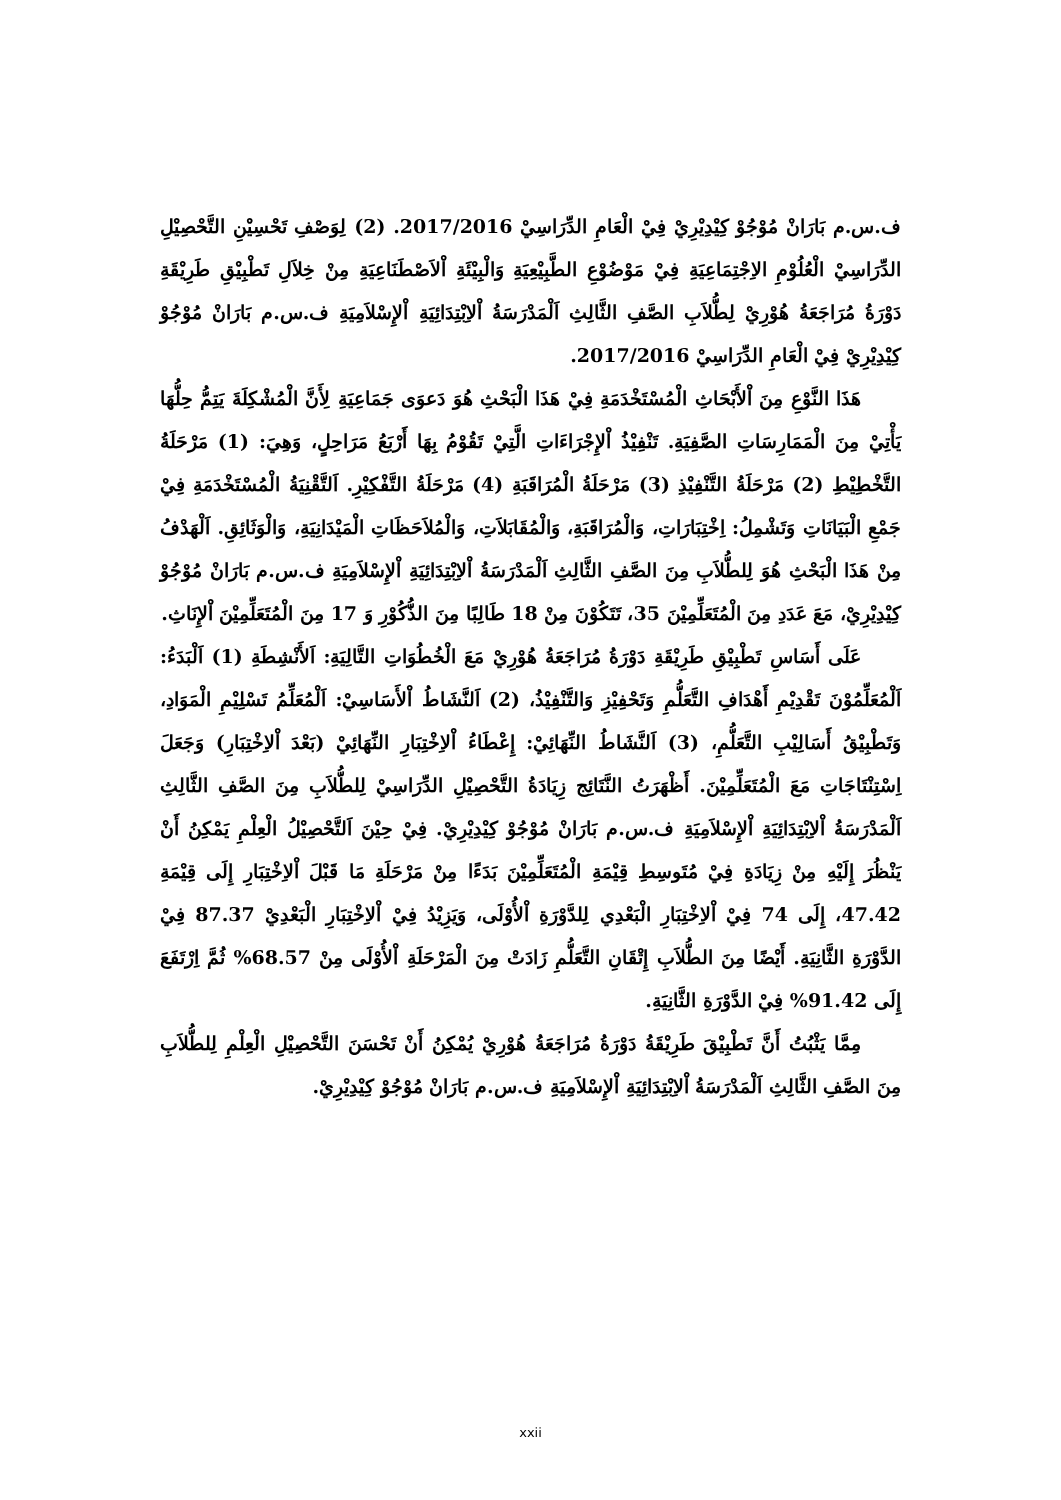ف.س.م بَارَانْ مُوْجُوْ كِيْدِيْرِيْ فِيْ الْعَامِ الدِّرَاسِيْ 2017/2016. (2) لِوَصْفِ تَحْسِيْنِ التَّحْصِيْلِ الدِّرَاسِيْ الْعُلُوْمِ الاِجْتِمَاعِيَةِ فِيْ مَوْضُوْعِ الطَّبِيْعِيَةِ وَالْبِيْئَةِ اْلاَصْطَنَاعِيَةِ مِنْ خِلاَلِ تَطْبِيْقِ طَرِيْقَةِ دَوْرَةُ مُرَاجَعَةُ هُوْرِيْ لِطُّلاَبِ الصَّفِ الثَّالِثِ اَلْمَدْرَسَةُ اْلاِبْتِدَائِيَةِ اْلإِسْلاَمِيَةِ ف.س.م بَارَانْ مُوْجُوْ كِيْدِيْرِيْ فِيْ الْعَامِ الدِّرَاسِيْ 2017/2016.
هَذَا النَّوْعِ مِنَ اْلأَبْحَاثِ الْمُسْتَخْدَمَةِ فِيْ هَذَا الْبَحْثِ هُوَ دَعوَى جَمَاعِيَةِ لِأَنَّ الْمُشْكِلَةَ يَتِمُّ حِلُّهَا يَأْتِيْ مِنَ الْمَمَارِسَاتِ الصَّفِيَةِ. تَنْفِيْذُ اْلإِجْرَاءَاتِ الَّتِيْ تَقُوْمُ بِهَا أَرْبَعُ مَرَاحِلٍ، وَهِيَ: (1) مَرْحَلَةُ التَّخْطِيْطِ (2) مَرْحَلَةُ التَّنْفِيْذِ (3) مَرْحَلَةُ الْمُرَاقَبَةِ (4) مَرْحَلَةُ التَّفْكِيْرِ. اَلتَّقْنِيَةُ الْمُسْتَخْدَمَةِ فِيْ جَمْعِ الْبَيَانَاتِ وَتَشْمِلُ: اِخْتِبَارَاتِ، وَالْمُرَاقَبَةِ، وَالْمُقَابَلاَتِ، وَالْمُلاَحَظَاتِ الْمَيْدَانِيَةِ، وَالْوَثَائِقِ. اَلْهَدْفُ مِنْ هَذَا الْبَحْثِ هُوَ لِلطُّلاَبِ مِنَ الصَّفِ الثَّالِثِ اَلْمَدْرَسَةُ اْلاِبْتِدَائِيَةِ اْلإِسْلاَمِيَةِ ف.س.م بَارَانْ مُوْجُوْ كِيْدِيْرِيْ، مَعَ عَدَدِ مِنَ الْمُتَعَلِّمِيْنَ 35، تَتَكُوْنَ مِنْ 18 طَالِبًا مِنَ الذُّكُوْرِ وَ 17 مِنَ الْمُتَعَلِّمِيْنَ اْلإِنَاثِ.
عَلَى أَسَاسِ تَطْبِيْقِ طَرِيْقَةِ دَوْرَةُ مُرَاجَعَةُ هُوْرِيْ مَعَ الْخُطُوَاتِ التَّالِيَةِ: اَلأَنْشِطَةِ (1) اَلْبَدَءُ: اَلْمُعَلِّمُوْنَ تَقْدِيْمِ أَهْدَافِ التَّعَلُّمِ وَتَحْفِيْزِ وَالتَّنْفِيْذُ، (2) اَلنَّشَاطُ اْلأَسَاسِيْ: اَلْمُعَلِّمُ تَسْلِيْمِ الْمَوَادِ، وَتَطْبِيْقُ أَسَالِيْبِ التَّعَلُّمِ، (3) اَلنَّشَاطُ النِّهَائِيْ: إِعْطَاءُ اْلاِخْتِبَارِ النِّهَائِيْ (بَعْدَ اْلاِخْتِبَارِ) وَجَعَلَ اِسْتِنْتَاجَاتِ مَعَ الْمُتَعَلِّمِيْنَ. أَظْهَرَتُ النَّتَائِج زِيَادَةُ التَّحْصِيْلِ الدِّرَاسِيْ لِلطُّلاَبِ مِنَ الصَّفِ الثَّالِثِ اَلْمَدْرَسَةُ اْلاِبْتِدَائِيَةِ اْلإِسْلاَمِيَةِ ف.س.م بَارَانْ مُوْجُوْ كِيْدِيْرِيْ. فِيْ حِيْنَ اَلتَّحْصِيْلُ الْعِلْمِ يَمْكِنُ أَنْ يَنْظُرَ إِلَيْهِ مِنْ زِيَادَةِ فِيْ مُتَوسِطِ قِيْمَةِ الْمُتَعَلِّمِيْنَ بَدَءًا مِنْ مَرْحَلَةِ مَا قَبْلَ اْلاِخْتِبَارِ إِلَى قِيْمَةِ 47.42، إِلَى 74 فِيْ اْلاِخْتِبَارِ الْبَعْدِي لِلدَّوْرَةِ اْلأُوْلَى، وَيَزِيْدُ فِيْ اْلاِخْتِبَارِ الْبَعْدِيْ 87.37 فِيْ الدَّوْرَةِ الثَّانِيَةِ. أَيْضًا مِنَ الطُّلاَبِ إِتْقَانِ التَّعَلُّمِ زَادَتْ مِنَ الْمَرْحَلَةِ اْلأُوْلَى مِنْ 68.57% ثُمَّ اِرْتَفَعَ إِلَى 91.42% فِيْ الدَّوْرَةِ الثَّانِيَةِ.
مِمَّا يَثْبُتُ أَنَّ تَطْبِيْقَ طَرِيْقَةُ دَوْرَةُ مُرَاجَعَةُ هُوْرِيْ يُمْكِنُ أَنْ تَحْسَنَ التَّحْصِيْلِ الْعِلْمِ لِلطُّلاَبِ مِنَ الصَّفِ الثَّالِثِ اَلْمَدْرَسَةُ اْلاِبْتِدَائِيَةِ اْلإِسْلاَمِيَةِ ف.س.م بَارَانْ مُوْجُوْ كِيْدِيْرِيْ.
xxii